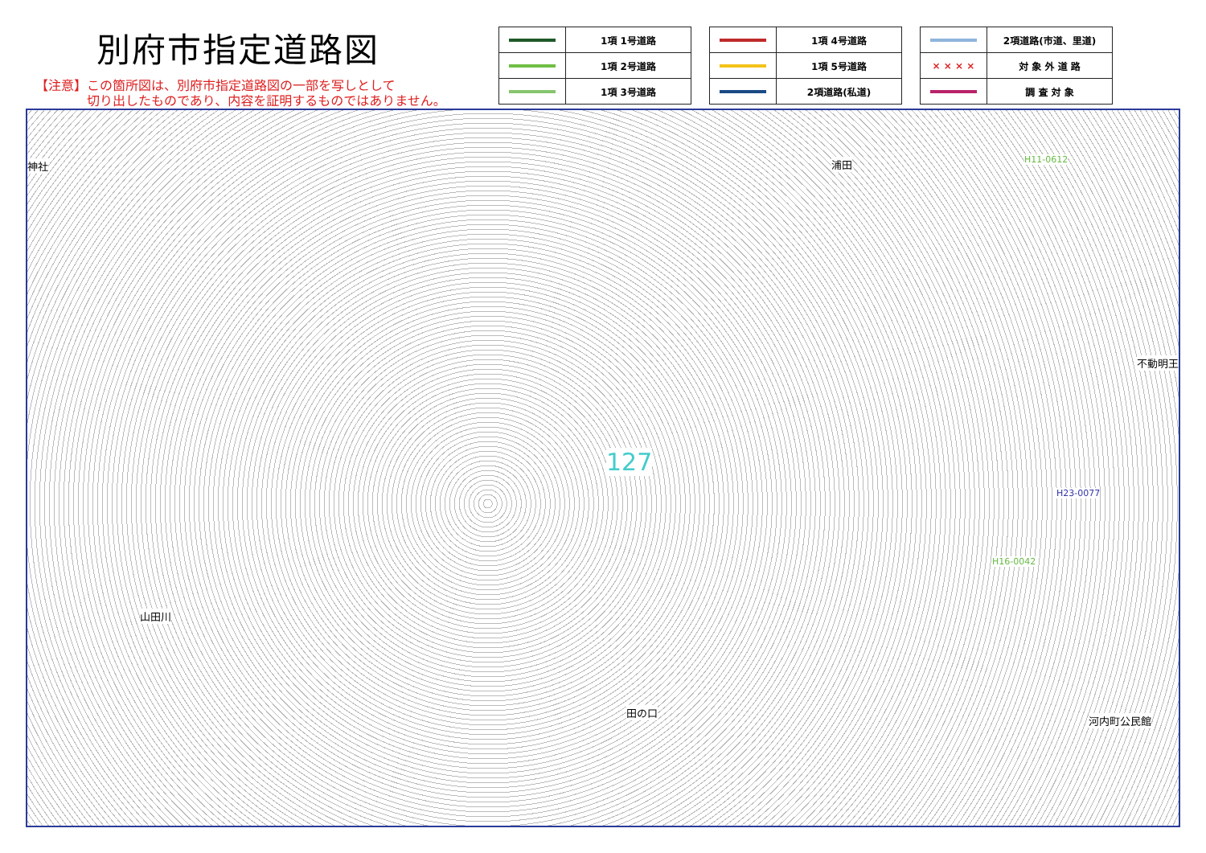別府市指定道路図
【注意】この箇所図は、別府市指定道路図の一部を写しとして
　　　　切り出したものであり、内容を証明するものではありません。
| | 1項 1号道路 |
| | 1項 2号道路 |
| | 1項 3号道路 |
| | 1項 4号道路 |
| | 1項 5号道路 |
| | 2項道路(私道) |
| | 2項道路(市道、里道) |
| × × × × | 対 象 外 道 路 |
| | 調 査 対 象 |
神社 浦田
127
H11-0612
H23-0077
H16-0042
河内町公民館
不動明王
山田川
田の口